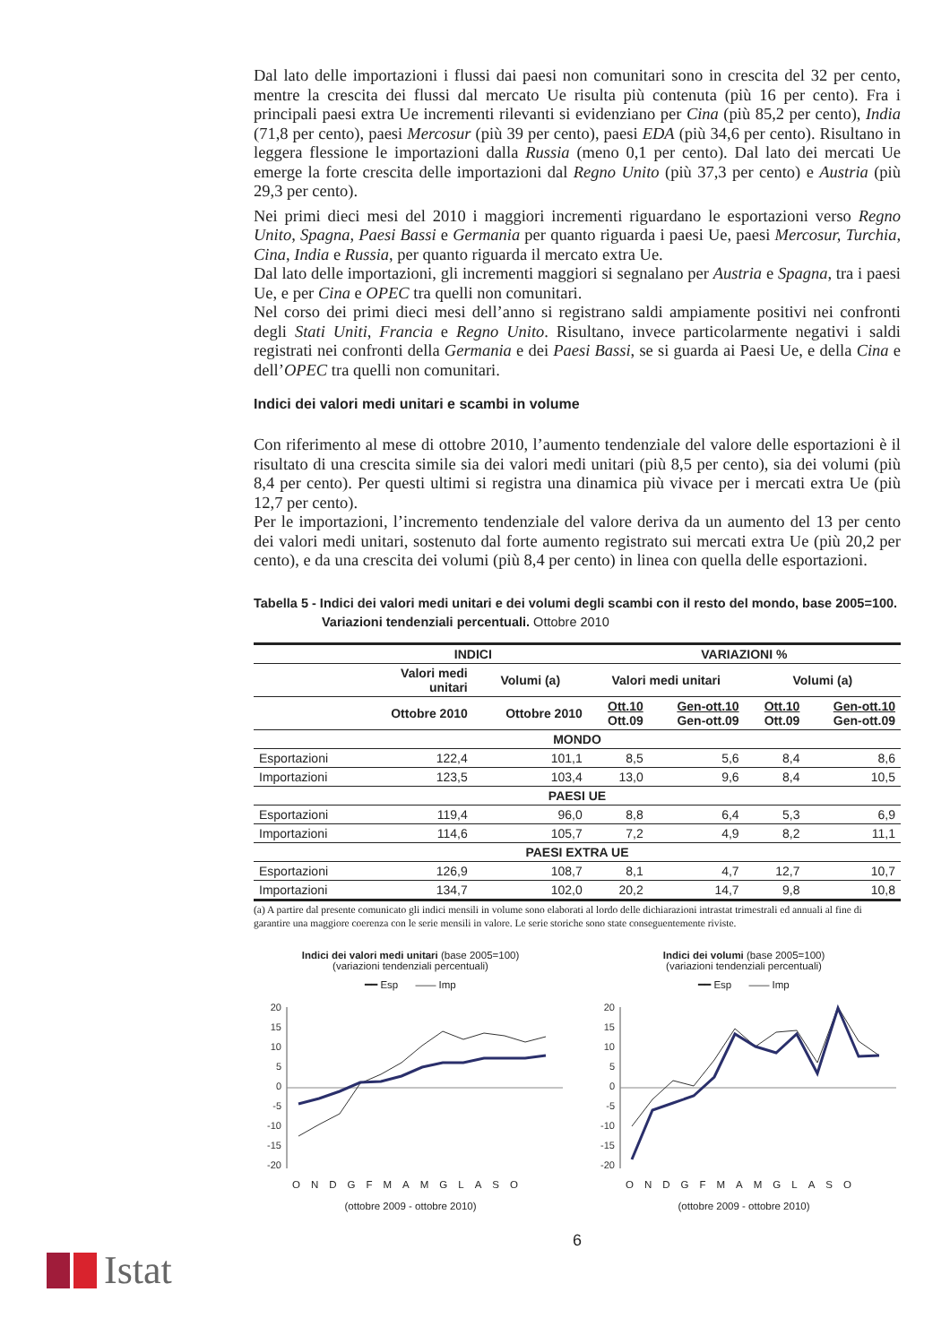Dal lato delle importazioni i flussi dai paesi non comunitari sono in crescita del 32 per cento, mentre la crescita dei flussi dal mercato Ue risulta più contenuta (più 16 per cento). Fra i principali paesi extra Ue incrementi rilevanti si evidenziano per Cina (più 85,2 per cento), India (71,8 per cento), paesi Mercosur (più 39 per cento), paesi EDA (più 34,6 per cento). Risultano in leggera flessione le importazioni dalla Russia (meno 0,1 per cento). Dal lato dei mercati Ue emerge la forte crescita delle importazioni dal Regno Unito (più 37,3 per cento) e Austria (più 29,3 per cento).
Nei primi dieci mesi del 2010 i maggiori incrementi riguardano le esportazioni verso Regno Unito, Spagna, Paesi Bassi e Germania per quanto riguarda i paesi Ue, paesi Mercosur, Turchia, Cina, India e Russia, per quanto riguarda il mercato extra Ue.
Dal lato delle importazioni, gli incrementi maggiori si segnalano per Austria e Spagna, tra i paesi Ue, e per Cina e OPEC tra quelli non comunitari.
Nel corso dei primi dieci mesi dell’anno si registrano saldi ampiamente positivi nei confronti degli Stati Uniti, Francia e Regno Unito. Risultano, invece particolarmente negativi i saldi registrati nei confronti della Germania e dei Paesi Bassi, se si guarda ai Paesi Ue, e della Cina e dell’OPEC tra quelli non comunitari.
Indici dei valori medi unitari e scambi in volume
Con riferimento al mese di ottobre 2010, l’aumento tendenziale del valore delle esportazioni è il risultato di una crescita simile sia dei valori medi unitari (più 8,5 per cento), sia dei volumi (più 8,4 per cento). Per questi ultimi si registra una dinamica più vivace per i mercati extra Ue (più 12,7 per cento).
Per le importazioni, l’incremento tendenziale del valore deriva da un aumento del 13 per cento dei valori medi unitari, sostenuto dal forte aumento registrato sui mercati extra Ue (più 20,2 per cento), e da una crescita dei volumi (più 8,4 per cento) in linea con quella delle esportazioni.
Tabella 5 - Indici dei valori medi unitari e dei volumi degli scambi con il resto del mondo, base 2005=100.
Variazioni tendenziali percentuali. Ottobre 2010
| | INDICI | | VARIAZIONI % | | | |
| --- | --- | --- | --- | --- | --- | --- |
| | Valori medi unitari | Volumi (a) | Valori medi unitari | | Volumi (a) | |
| | Ottobre 2010 | Ottobre 2010 | Ott.10 Ott.09 | Gen-ott.10 Gen-ott.09 | Ott.10 Ott.09 | Gen-ott.10 Gen-ott.09 |
| MONDO | | | | | | |
| Esportazioni | 122,4 | 101,1 | 8,5 | 5,6 | 8,4 | 8,6 |
| Importazioni | 123,5 | 103,4 | 13,0 | 9,6 | 8,4 | 10,5 |
| PAESI UE | | | | | | |
| Esportazioni | 119,4 | 96,0 | 8,8 | 6,4 | 5,3 | 6,9 |
| Importazioni | 114,6 | 105,7 | 7,2 | 4,9 | 8,2 | 11,1 |
| PAESI EXTRA UE | | | | | | |
| Esportazioni | 126,9 | 108,7 | 8,1 | 4,7 | 12,7 | 10,7 |
| Importazioni | 134,7 | 102,0 | 20,2 | 14,7 | 9,8 | 10,8 |
(a) A partire dal presente comunicato gli indici mensili in volume sono elaborati al lordo delle dichiarazioni intrastat trimestrali ed annuali al fine di garantire una maggiore coerenza con le serie mensili in valore. Le serie storiche sono state conseguentemente riviste.
Indici dei valori medi unitari (base 2005=100)
(variazioni tendenziali percentuali)
━━ Esp —— Imp
20
15
10
5
0
-5
-10
-15
-20
ONDGFMAMGLASO
(ottobre 2009 - ottobre 2010)
Indici dei volumi (base 2005=100)
(variazioni tendenziali percentuali)
━━ Esp —— Imp
20
15
10
5
0
-5
-10
-15
-20
ONDGFMAMGLASO
(ottobre 2009 - ottobre 2010)
6
Istat